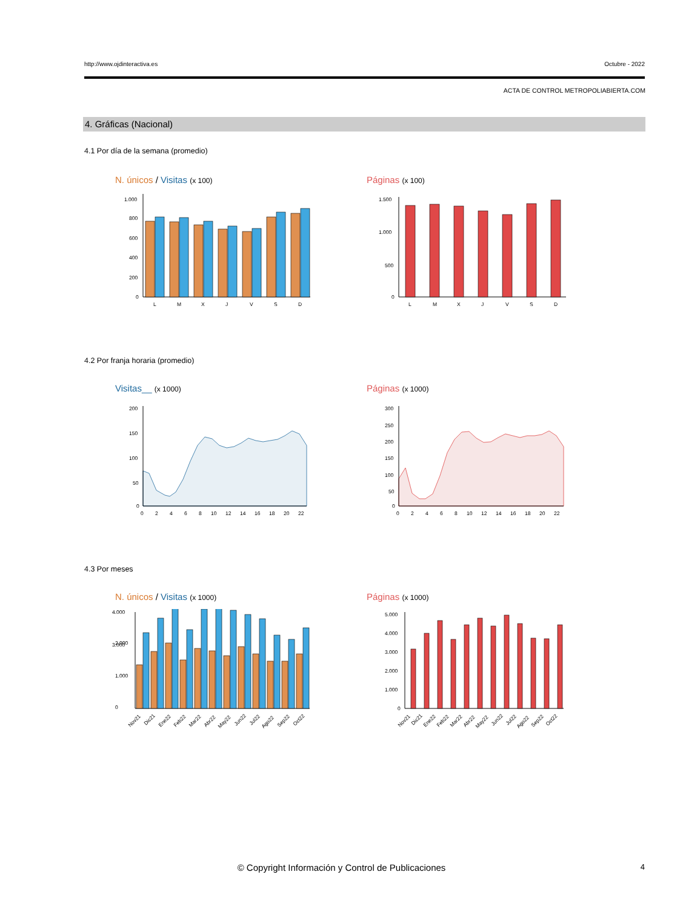http://www.ojdinteractiva.es Octubre - 2022
ACTA DE CONTROL METROPOLIABIERTA.COM
4. Gráficas (Nacional)
4.1 Por día de la semana (promedio)
N. únicos / Visitas (x 100) Páginas (x 100)
1.000
800
600
400
200
0
L
M
X
J
V
S
D
1.500
1.000
500
0
L
M
X
J
V
S
D
4.2 Por franja horaria (promedio)
Visitas__ (x 1000) Páginas (x 1000)
200
150
100
50
0
0
2
4
6
8
10
12
14
16
18
20
22
300
250
200
150
100
50
0
0
2
4
6
8
10
12
14
16
18
20
22
4.3 Por meses
N. únicos / Visitas (x 1000) Páginas (x 1000)
0
1.000
2.000
4.000
3.000
Nov21
Dic21
Ene22
Feb22
Mar22
Abr22
May22
Jun22
Jul22
Ago22
Sep22
Oct22
5.000
4.000
3.000
2.000
1.000
0
Nov21
Dic21
Ene22
Feb22
Mar22
Abr22
May22
Jun22
Jul22
Ago22
Sep22
Oct22
© Copyright Información y Control de Publicaciones 4